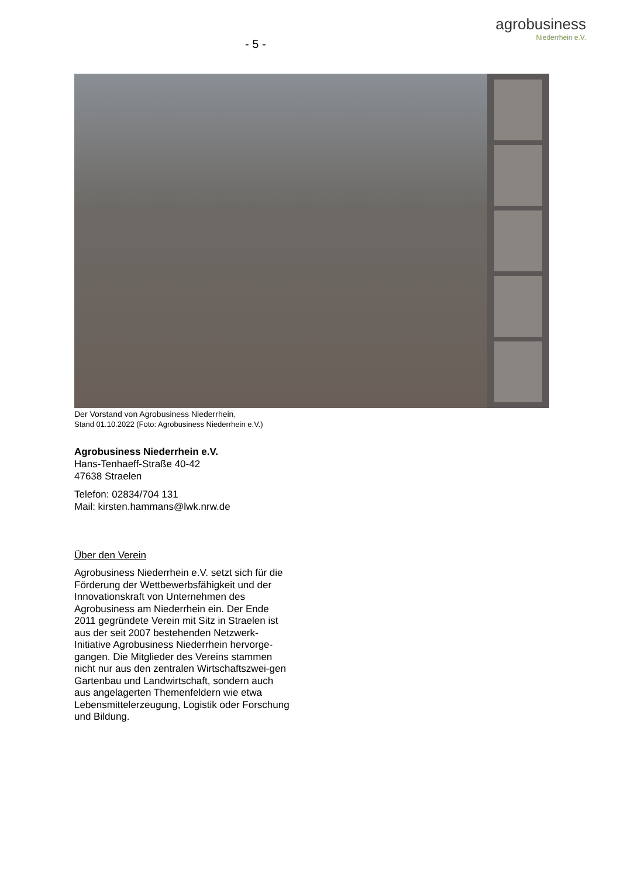- 5 -
agrobusiness
Niederrhein e.V.
Der Vorstand von Agrobusiness Niederrhein,
Stand 01.10.2022 (Foto: Agrobusiness Niederrhein e.V.)
Agrobusiness Niederrhein e.V.
Hans-Tenhaeff-Straße 40-42
47638 Straelen
Telefon: 02834/704 131
Mail: kirsten.hammans@lwk.nrw.de
Über den Verein
Agrobusiness Niederrhein e.V. setzt sich für die Förderung der Wettbewerbsfähigkeit und der Innovationskraft von Unternehmen des Agrobusiness am Niederrhein ein. Der Ende 2011 gegründete Verein mit Sitz in Straelen ist aus der seit 2007 bestehenden Netzwerk-Initiative Agrobusiness Niederrhein hervorge-gangen. Die Mitglieder des Vereins stammen nicht nur aus den zentralen Wirtschaftszwei-gen Gartenbau und Landwirtschaft, sondern auch aus angelagerten Themenfeldern wie etwa Lebensmittelerzeugung, Logistik oder Forschung und Bildung.